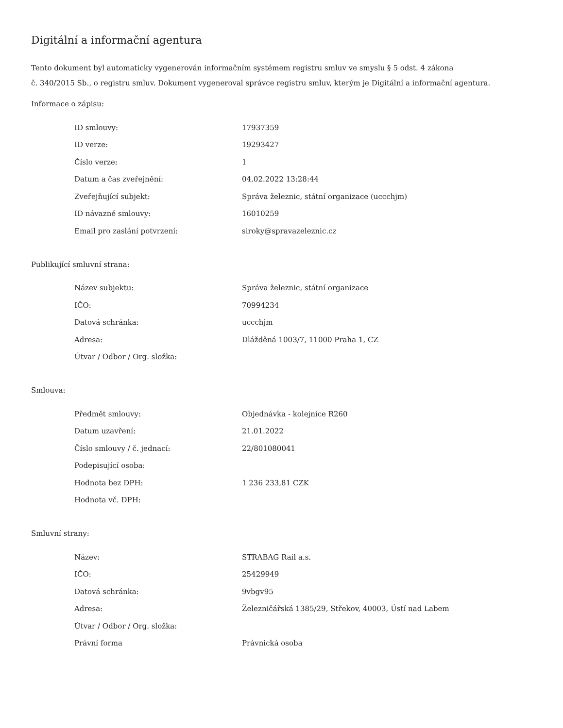Digitální a informační agentura
Tento dokument byl automaticky vygenerován informačním systémem registru smluv ve smyslu § 5 odst. 4 zákona
č. 340/2015 Sb., o registru smluv. Dokument vygeneroval správce registru smluv, kterým je Digitální a informační agentura.
Informace o zápisu:
| ID smlouvy: | 17937359 |
| ID verze: | 19293427 |
| Číslo verze: | 1 |
| Datum a čas zveřejnění: | 04.02.2022 13:28:44 |
| Zveřejňující subjekt: | Správa železnic, státní organizace (uccchjm) |
| ID návazné smlouvy: | 16010259 |
| Email pro zaslání potvrzení: | siroky@spravazeleznic.cz |
Publikující smluvní strana:
| Název subjektu: | Správa železnic, státní organizace |
| IČO: | 70994234 |
| Datová schránka: | uccchjm |
| Adresa: | Dlážděná 1003/7, 11000 Praha 1, CZ |
| Útvar / Odbor / Org. složka: | |
Smlouva:
| Předmět smlouvy: | Objednávka - kolejnice R260 |
| Datum uzavření: | 21.01.2022 |
| Číslo smlouvy / č. jednací: | 22/801080041 |
| Podepisující osoba: | |
| Hodnota bez DPH: | 1 236 233,81 CZK |
| Hodnota vč. DPH: | |
Smluvní strany:
| Název: | STRABAG Rail a.s. |
| IČO: | 25429949 |
| Datová schránka: | 9vbgv95 |
| Adresa: | Železničářská 1385/29, Střekov, 40003, Ústí nad Labem |
| Útvar / Odbor / Org. složka: | |
| Právní forma | Právnická osoba |